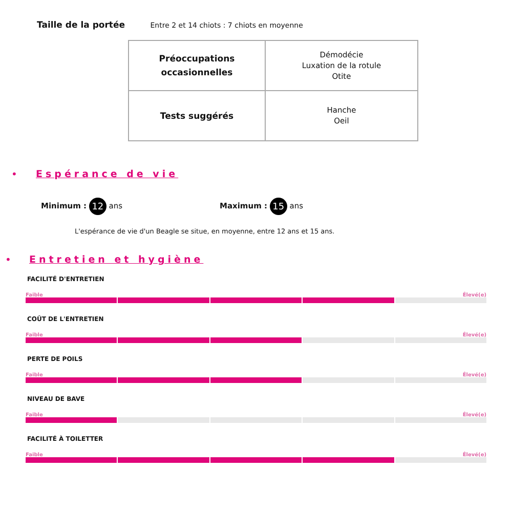Taille de la portée Entre 2 et 14 chiots : 7 chiots en moyenne
| Préoccupations occasionnelles | Démodécie Luxation de la rotule Otite |
| Tests suggérés | Hanche Oeil |
• Espérance de vie
Minimum : 12 ans Maximum : 15 ans
L'espérance de vie d'un Beagle se situe, en moyenne, entre 12 ans et 15 ans.
• Entretien et hygiène
FACILITÉ D'ENTRETIEN
Faible Élevé(e)
COÛT DE L'ENTRETIEN
Faible Élevé(e)
PERTE DE POILS
Faible Élevé(e)
NIVEAU DE BAVE
Faible Élevé(e)
FACILITÉ À TOILETTER
Faible Élevé(e)